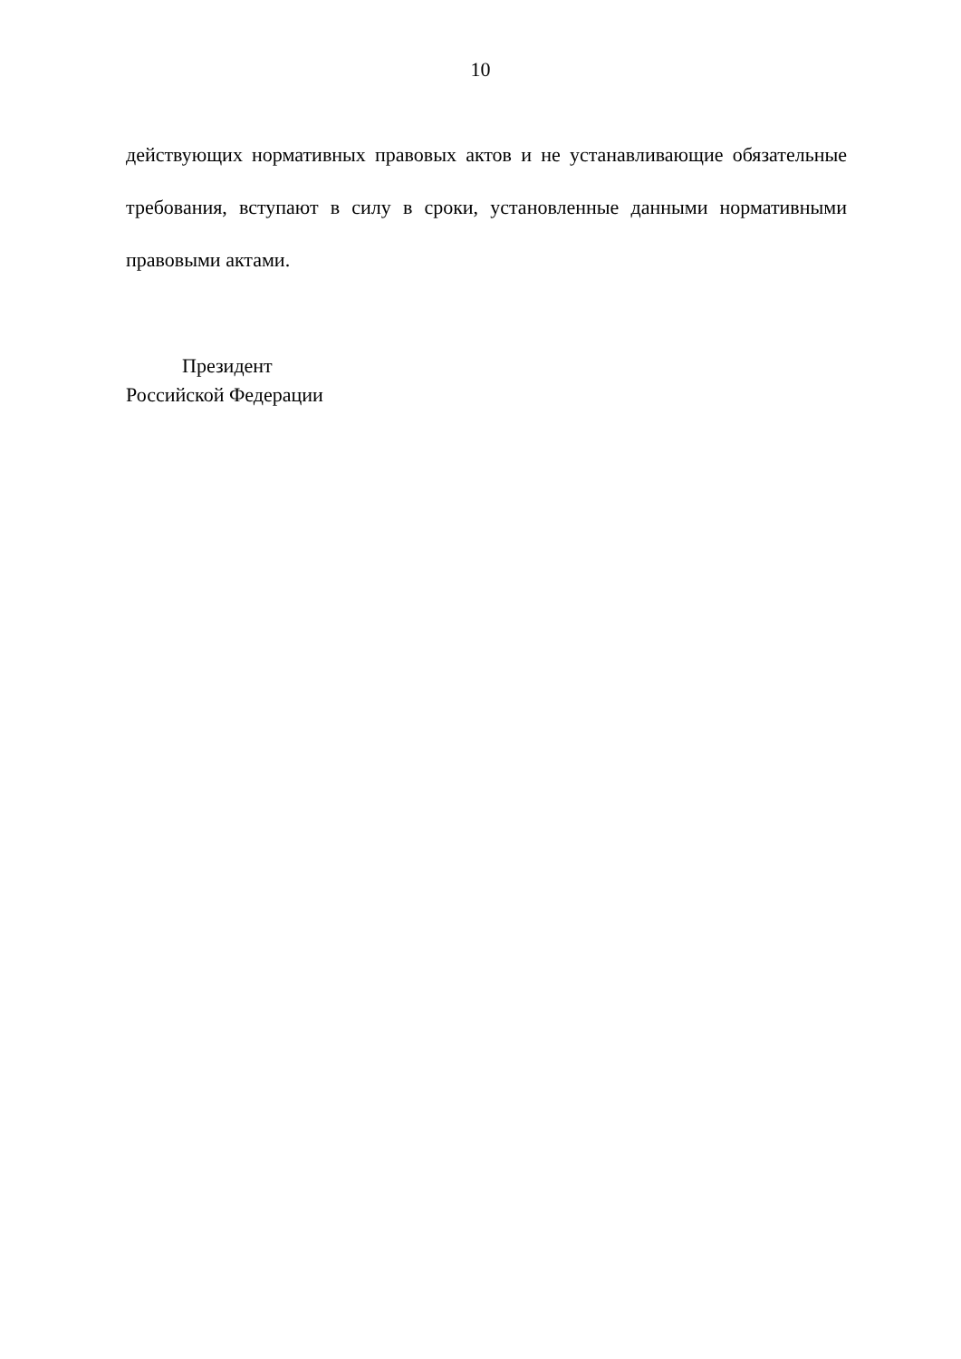10
действующих нормативных правовых актов и не устанавливающие обязательные требования, вступают в силу в сроки, установленные данными нормативными правовыми актами.
Президент
Российской Федерации